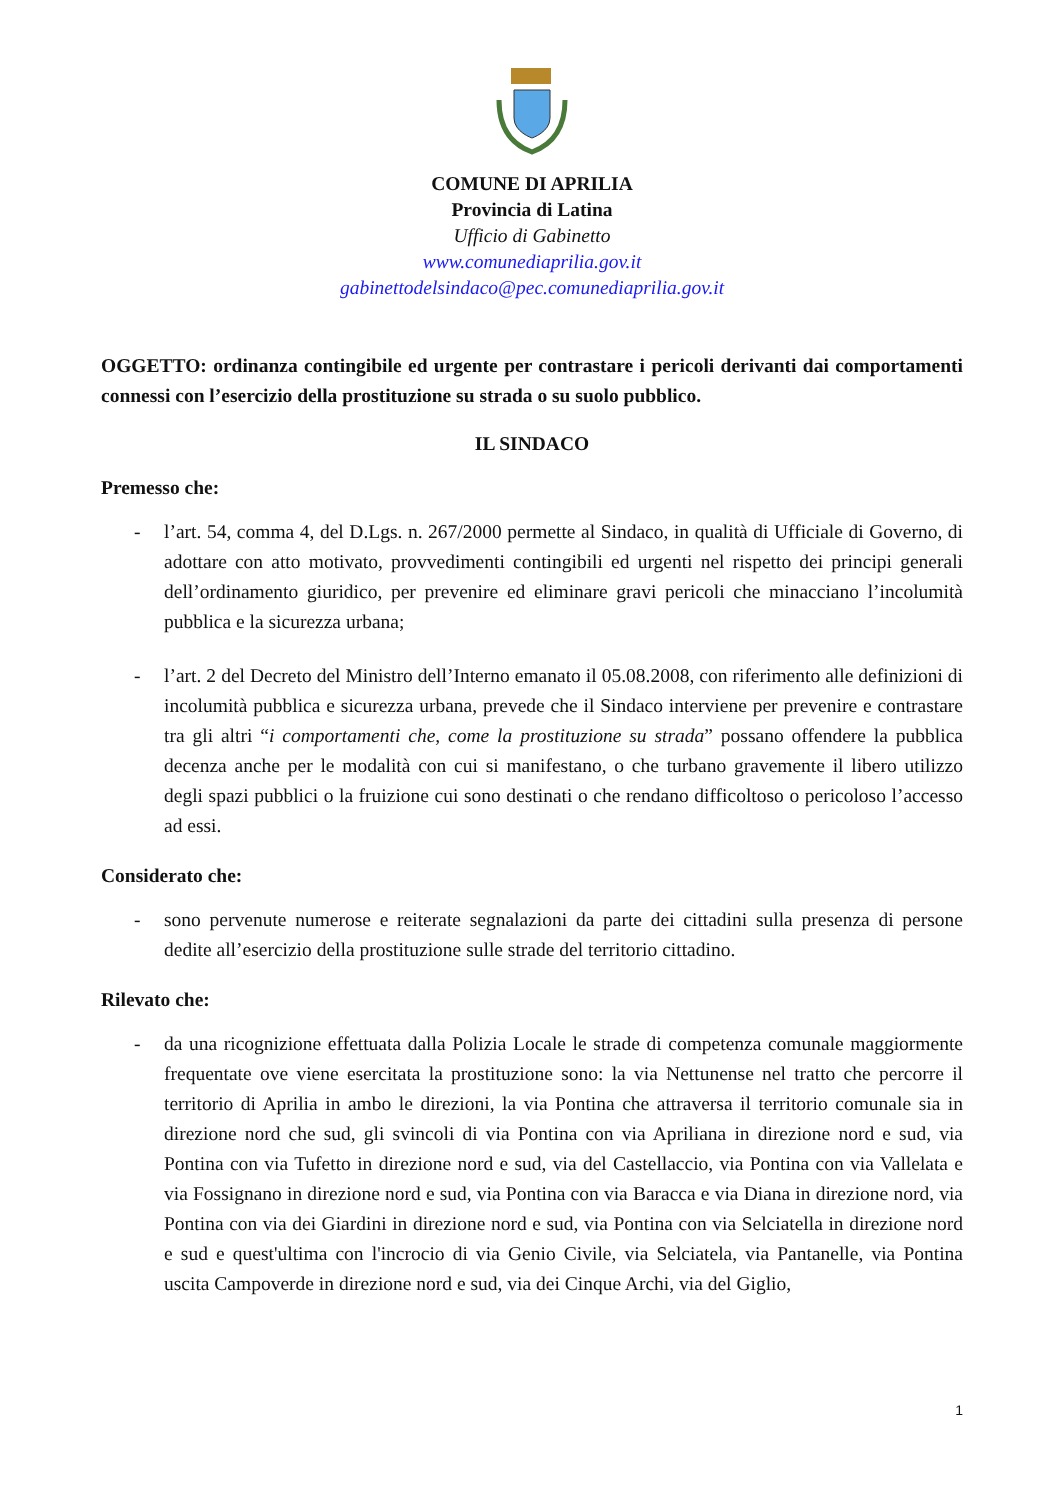COMUNE DI APRILIA
Provincia di Latina
Ufficio di Gabinetto
www.comunediaprilia.gov.it
gabinettodelsindaco@pec.comunediaprilia.gov.it
OGGETTO: ordinanza contingibile ed urgente per contrastare i pericoli derivanti dai comportamenti connessi con l’esercizio della prostituzione su strada o su suolo pubblico.
IL SINDACO
Premesso che:
- l’art. 54, comma 4, del D.Lgs. n. 267/2000 permette al Sindaco, in qualità di Ufficiale di Governo, di adottare con atto motivato, provvedimenti contingibili ed urgenti nel rispetto dei principi generali dell’ordinamento giuridico, per prevenire ed eliminare gravi pericoli che minacciano l’incolumità pubblica e la sicurezza urbana;
- l’art. 2 del Decreto del Ministro dell’Interno emanato il 05.08.2008, con riferimento alle definizioni di incolumità pubblica e sicurezza urbana, prevede che il Sindaco interviene per prevenire e contrastare tra gli altri “i comportamenti che, come la prostituzione su strada” possano offendere la pubblica decenza anche per le modalità con cui si manifestano, o che turbano gravemente il libero utilizzo degli spazi pubblici o la fruizione cui sono destinati o che rendano difficoltoso o pericoloso l’accesso ad essi.
Considerato che:
- sono pervenute numerose e reiterate segnalazioni da parte dei cittadini sulla presenza di persone dedite all’esercizio della prostituzione sulle strade del territorio cittadino.
Rilevato che:
- da una ricognizione effettuata dalla Polizia Locale le strade di competenza comunale maggiormente frequentate ove viene esercitata la prostituzione sono: la via Nettunense nel tratto che percorre il territorio di Aprilia in ambo le direzioni, la via Pontina che attraversa il territorio comunale sia in direzione nord che sud, gli svincoli di via Pontina con via Apriliana in direzione nord e sud, via Pontina con via Tufetto in direzione nord e sud, via del Castellaccio, via Pontina con via Vallelata e via Fossignano in direzione nord e sud, via Pontina con via Baracca e via Diana in direzione nord, via Pontina con via dei Giardini in direzione nord e sud, via Pontina con via Selciatella in direzione nord e sud e quest'ultima con l'incrocio di via Genio Civile, via Selciatela, via Pantanelle, via Pontina uscita Campoverde in direzione nord e sud, via dei Cinque Archi, via del Giglio,
1